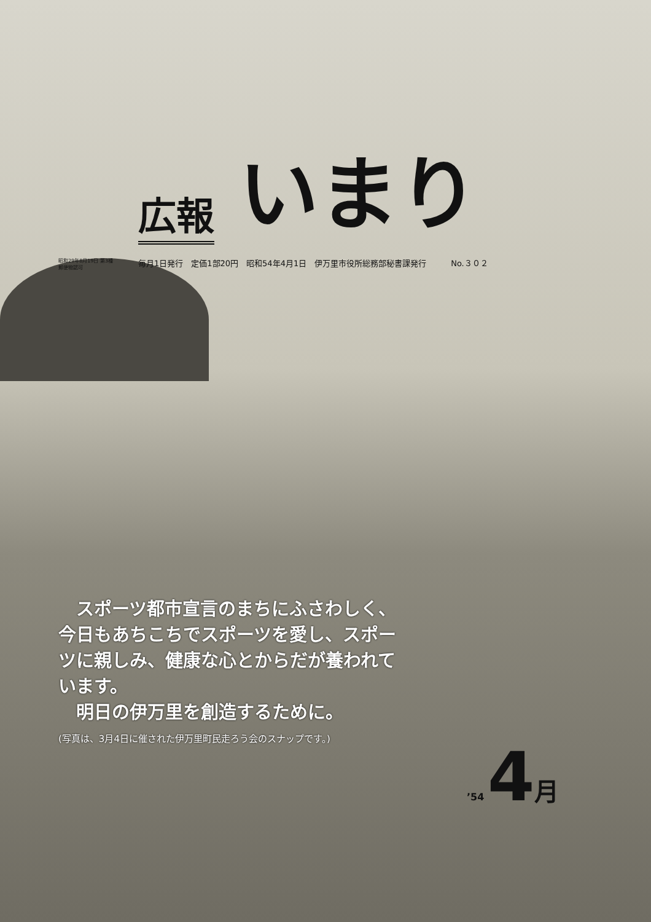広報 いまり
昭和29年8月19日 第3種郵便物認可 毎月1日発行　定価1部20円　昭和54年4月1日　伊万里市役所総務部秘書課発行 No.３０２
　スポーツ都市宣言のまちにふさわしく、今日もあちこちでスポーツを愛し、スポーツに親しみ、健康な心とからだが養われています。
　明日の伊万里を創造するために。
(写真は、3月4日に催された伊万里町民走ろう会のスナップです。)
’54 4 月